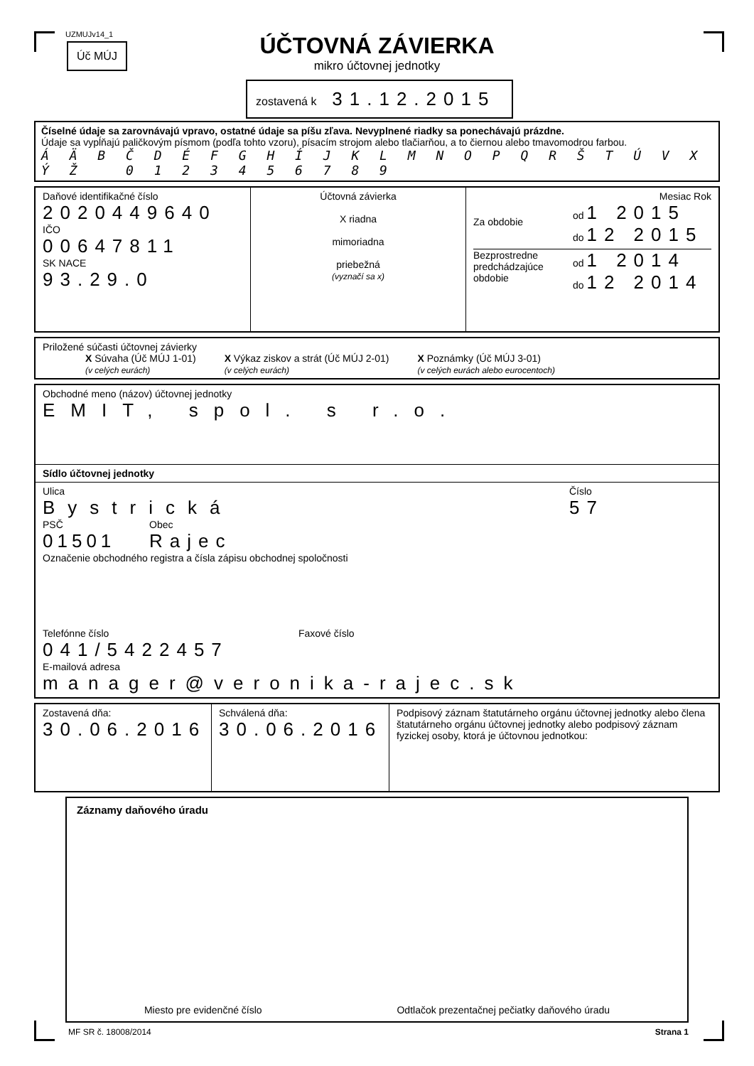UZMUJv14_1
Úč MÚJ
ÚČTOVNÁ ZÁVIERKA
mikro účtovnej jednotky
zostavená k 31.12.2015
Číselné údaje sa zarovnávajú vpravo, ostatné údaje sa píšu zľava. Nevyplnené riadky sa ponechávajú prázdne.
Údaje sa vypĺňajú paličkovým písmom (podľa tohto vzoru), písacím strojom alebo tlačiarňou, a to čiernou alebo tmavomodrou farbou.
Á Ä B Č D É F G H Í J K L M N O P Q R Š T Ú V X Ý Ž 0 1 2 3 4 5 6 7 8 9
Daňové identifikačné číslo
2020449640
IČO
00647811
SK NACE
93.29.0
Účtovná závierka
X riadna
mimoriadna
priebežná
(vyznačí sa x)
Mesiac Rok
Za obdobie
od 1 2015
do 12 2015
Bezprostredne predchádzajúce obdobie
od 1 2014
do 12 2014
Priložené súčasti účtovnej závierky
X Súvaha (Úč MÚJ 1-01)
(v celých eurách)
X Výkaz ziskov a strát (Úč MÚJ 2-01)
(v celých eurách)
X Poznámky (Úč MÚJ 3-01)
(v celých eurách alebo eurocentoch)
Obchodné meno (názov) účtovnej jednotky
EMIT, spol. s r.o.
Sídlo účtovnej jednotky
Ulica
Bystrická
Číslo
57
PSČ
01501
Obec
Rajec
Označenie obchodného registra a čísla zápisu obchodnej spoločnosti
Telefónne číslo
041/5422457
Faxové číslo
E-mailová adresa
manager@veronika-rajec.sk
Zostavená dňa:
30.06.2016
Schválená dňa:
30.06.2016
Podpisový záznam štatutárneho orgánu účtovnej jednotky alebo člena štatutárneho orgánu účtovnej jednotky alebo podpisový záznam fyzickej osoby, ktorá je účtovnou jednotkou:
Záznamy daňového úradu
Miesto pre evidenčné číslo Odtlačok prezentačnej pečiatky daňového úradu
MF SR č. 18008/2014 Strana 1